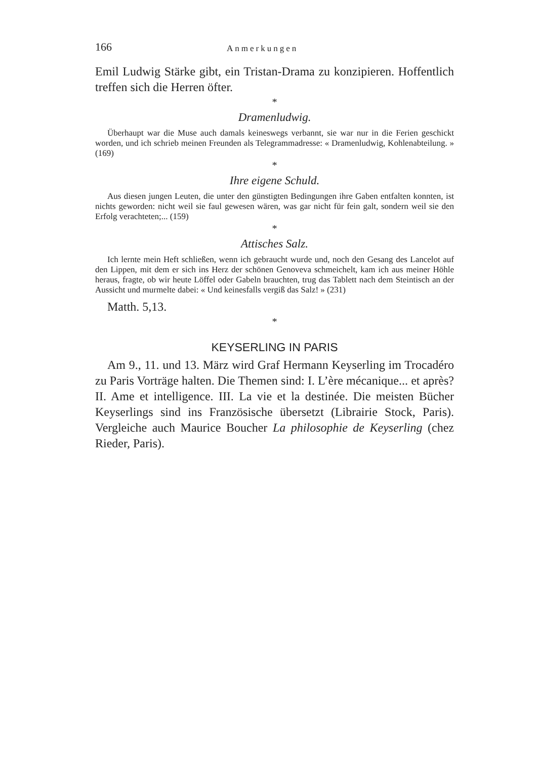166 Anmerkungen
Emil Ludwig Stärke gibt, ein Tristan-Drama zu konzipieren. Hoffentlich treffen sich die Herren öfter.
*
Dramenludwig.
Überhaupt war die Muse auch damals keineswegs verbannt, sie war nur in die Ferien geschickt worden, und ich schrieb meinen Freunden als Telegrammadresse: « Dramenludwig, Kohlenabteilung. » (169)
*
Ihre eigene Schuld.
Aus diesen jungen Leuten, die unter den günstigten Bedingungen ihre Gaben entfalten konnten, ist nichts geworden: nicht weil sie faul gewesen wären, was gar nicht für fein galt, sondern weil sie den Erfolg verachteten;... (159)
*
Attisches Salz.
Ich lernte mein Heft schließen, wenn ich gebraucht wurde und, noch den Gesang des Lancelot auf den Lippen, mit dem er sich ins Herz der schönen Genoveva schmeichelt, kam ich aus meiner Höhle heraus, fragte, ob wir heute Löffel oder Gabeln brauchten, trug das Tablett nach dem Steintisch an der Aussicht und murmelte dabei: « Und keinesfalls vergiß das Salz! » (231)
Matth. 5,13.
*
KEYSERLING IN PARIS
Am 9., 11. und 13. März wird Graf Hermann Keyserling im Trocadéro zu Paris Vorträge halten. Die Themen sind: I. L’ère mécanique... et après? II. Ame et intelligence. III. La vie et la destinée. Die meisten Bücher Keyserlings sind ins Französische übersetzt (Librairie Stock, Paris). Vergleiche auch Maurice Boucher La philosophie de Keyserling (chez Rieder, Paris).